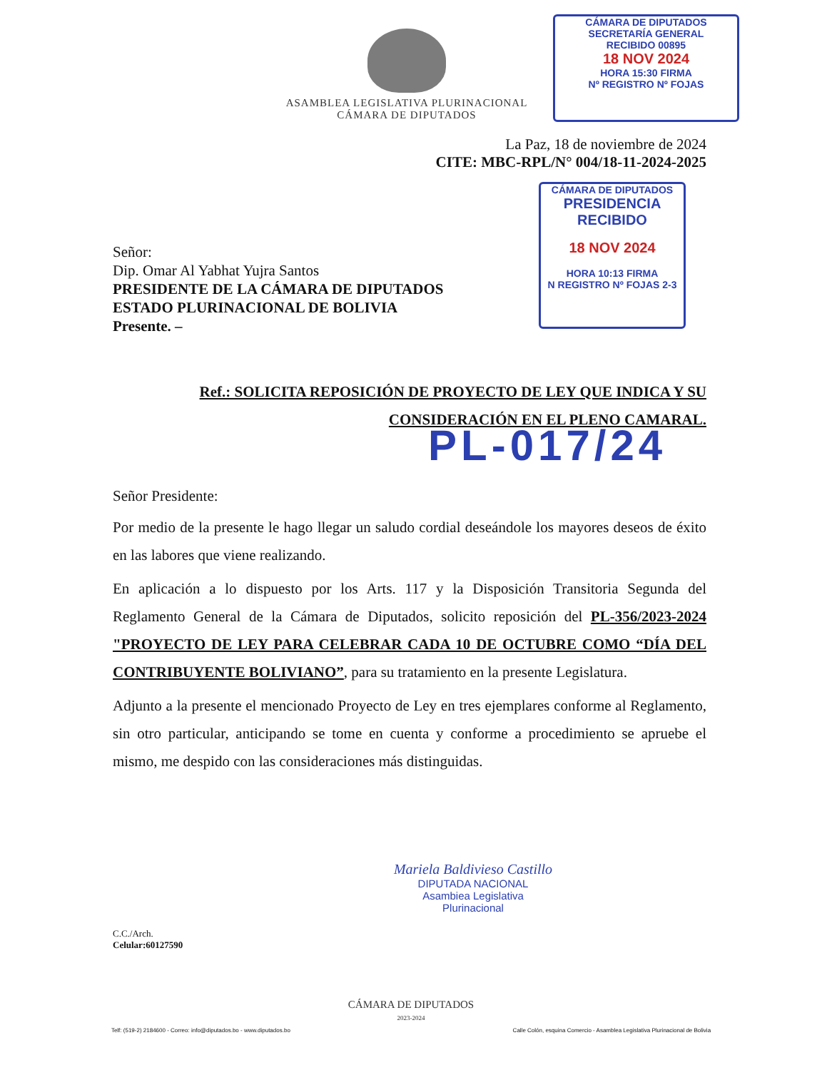ASAMBLEA LEGISLATIVA PLURINACIONAL
CÁMARA DE DIPUTADOS
CÁMARA DE DIPUTADOS
SECRETARÍA GENERAL
RECIBIDO 00895
18 NOV 2024
HORA 15:30 FIRMA
Nº REGISTRO Nº FOJAS
CÁMARA DE DIPUTADOS
PRESIDENCIA
RECIBIDO
18 NOV 2024
HORA 10:13 FIRMA
N REGISTRO Nº FOJAS 2-3
La Paz, 18 de noviembre de 2024
CITE: MBC-RPL/N° 004/18-11-2024-2025
Señor:
Dip. Omar Al Yabhat Yujra Santos
PRESIDENTE DE LA CÁMARA DE DIPUTADOS
ESTADO PLURINACIONAL DE BOLIVIA
Presente. –
Ref.: SOLICITA REPOSICIÓN DE PROYECTO DE LEY QUE INDICA Y SU
CONSIDERACIÓN EN EL PLENO CAMARAL.
Señor Presidente:
Por medio de la presente le hago llegar un saludo cordial deseándole los mayores deseos de éxito en las labores que viene realizando.
En aplicación a lo dispuesto por los Arts. 117 y la Disposición Transitoria Segunda del Reglamento General de la Cámara de Diputados, solicito reposición del PL-356/2023-2024 "PROYECTO DE LEY PARA CELEBRAR CADA 10 DE OCTUBRE COMO “DÍA DEL CONTRIBUYENTE BOLIVIANO”, para su tratamiento en la presente Legislatura.
Adjunto a la presente el mencionado Proyecto de Ley en tres ejemplares conforme al Reglamento, sin otro particular, anticipando se tome en cuenta y conforme a procedimiento se apruebe el mismo, me despido con las consideraciones más distinguidas.
Mariela Baldivieso Castillo
DIPUTADA NACIONAL
Asambiea Legislativa Plurinacional
C.C./Arch.
Celular:60127590
PL-017/24
CÁMARA DE DIPUTADOS
2023-2024
Telf: (519-2) 2184600 - Correo: info@diputados.bo - www.diputados.bo Calle Colón, esquina Comercio - Asamblea Legislativa Plurinacional de Bolivia